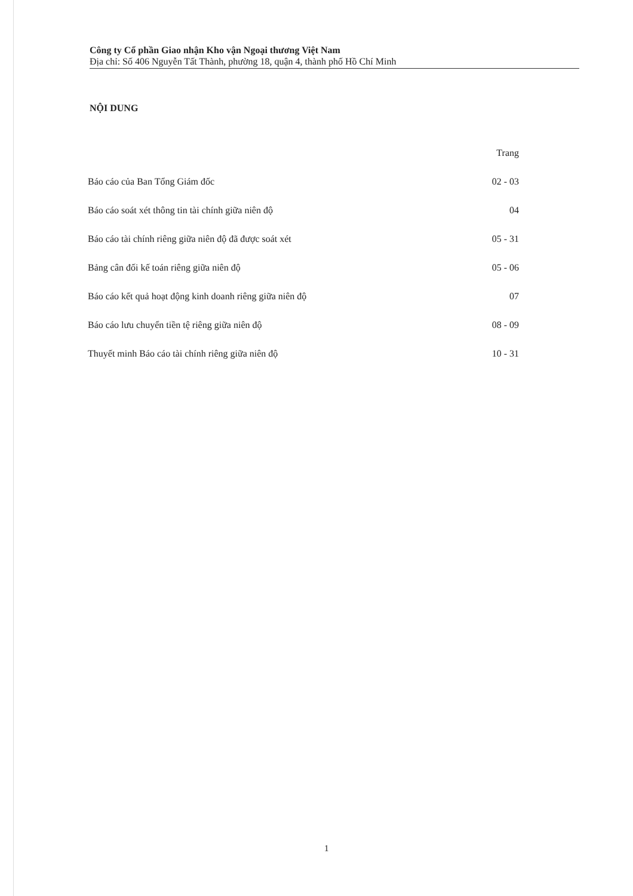Công ty Cổ phần Giao nhận Kho vận Ngoại thương Việt Nam
Địa chỉ: Số 406 Nguyễn Tất Thành, phường 18, quận 4, thành phố Hồ Chí Minh
NỘI DUNG
| | Trang |
| Báo cáo của Ban Tổng Giám đốc | 02 - 03 |
| Báo cáo soát xét thông tin tài chính giữa niên độ | 04 |
| Báo cáo tài chính riêng giữa niên độ đã được soát xét | 05 - 31 |
| Bảng cân đối kế toán riêng giữa niên độ | 05 - 06 |
| Báo cáo kết quả hoạt động kinh doanh riêng giữa niên độ | 07 |
| Báo cáo lưu chuyển tiền tệ riêng giữa niên độ | 08 - 09 |
| Thuyết minh Báo cáo tài chính riêng giữa niên độ | 10 - 31 |
1